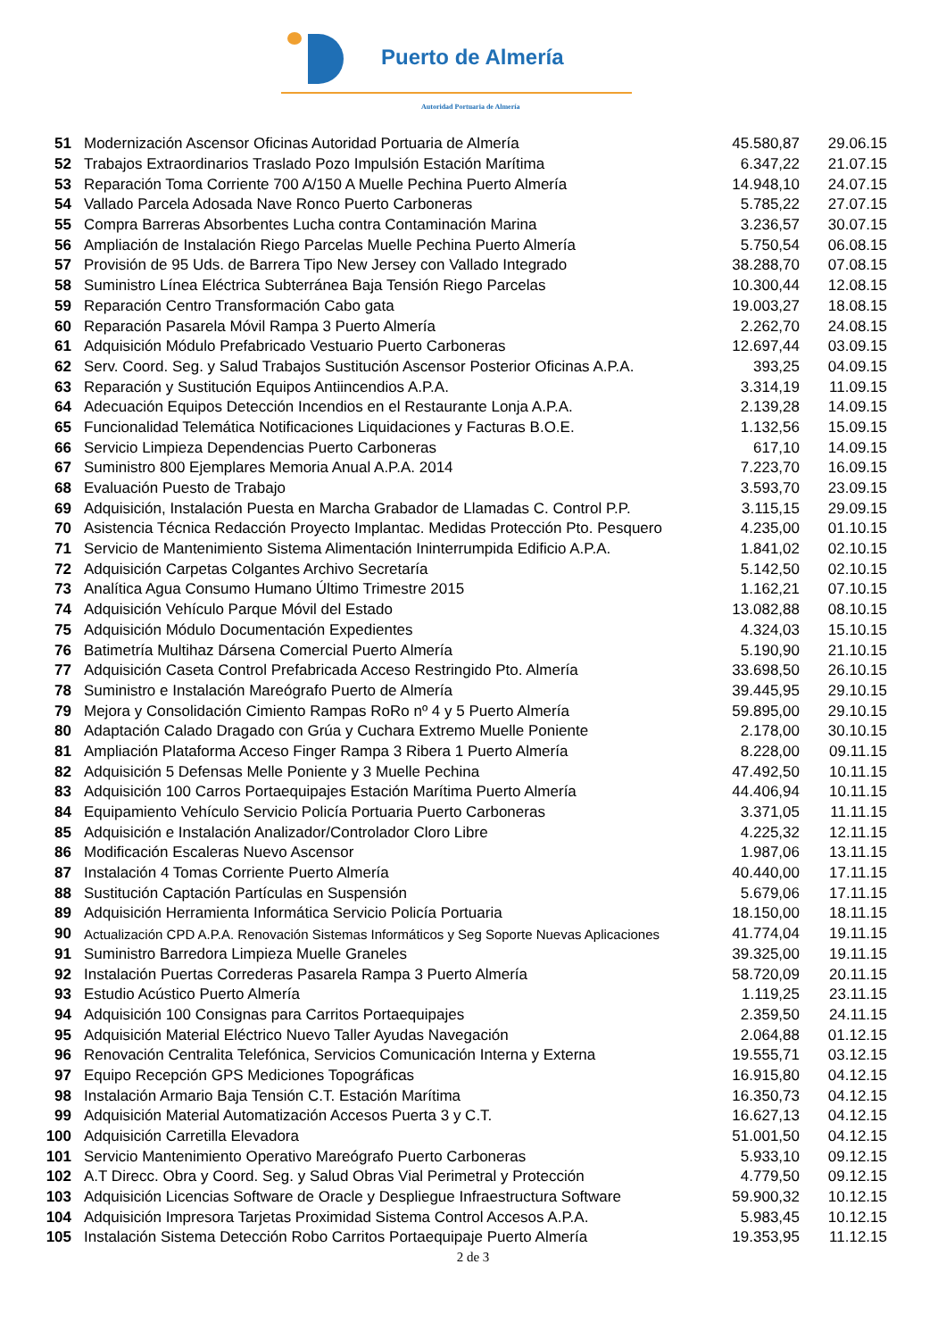Puerto de Almería
Autoridad Portuaria de Almería
| 51 | Modernización Ascensor Oficinas Autoridad Portuaria de Almería | 45.580,87 | 29.06.15 |
| 52 | Trabajos Extraordinarios Traslado Pozo Impulsión Estación Marítima | 6.347,22 | 21.07.15 |
| 53 | Reparación Toma Corriente 700 A/150 A Muelle Pechina Puerto Almería | 14.948,10 | 24.07.15 |
| 54 | Vallado Parcela Adosada Nave Ronco Puerto Carboneras | 5.785,22 | 27.07.15 |
| 55 | Compra Barreras Absorbentes Lucha contra Contaminación Marina | 3.236,57 | 30.07.15 |
| 56 | Ampliación de Instalación Riego Parcelas Muelle Pechina Puerto Almería | 5.750,54 | 06.08.15 |
| 57 | Provisión de 95 Uds. de Barrera Tipo New Jersey con Vallado Integrado | 38.288,70 | 07.08.15 |
| 58 | Suministro Línea Eléctrica Subterránea Baja Tensión Riego Parcelas | 10.300,44 | 12.08.15 |
| 59 | Reparación Centro Transformación Cabo gata | 19.003,27 | 18.08.15 |
| 60 | Reparación Pasarela Móvil Rampa 3 Puerto Almería | 2.262,70 | 24.08.15 |
| 61 | Adquisición Módulo Prefabricado Vestuario Puerto Carboneras | 12.697,44 | 03.09.15 |
| 62 | Serv. Coord. Seg. y Salud Trabajos Sustitución Ascensor Posterior Oficinas A.P.A. | 393,25 | 04.09.15 |
| 63 | Reparación y Sustitución Equipos Antiincendios A.P.A. | 3.314,19 | 11.09.15 |
| 64 | Adecuación Equipos Detección Incendios en el Restaurante Lonja A.P.A. | 2.139,28 | 14.09.15 |
| 65 | Funcionalidad Telemática Notificaciones Liquidaciones y Facturas B.O.E. | 1.132,56 | 15.09.15 |
| 66 | Servicio Limpieza Dependencias Puerto Carboneras | 617,10 | 14.09.15 |
| 67 | Suministro 800 Ejemplares Memoria Anual A.P.A. 2014 | 7.223,70 | 16.09.15 |
| 68 | Evaluación Puesto de Trabajo | 3.593,70 | 23.09.15 |
| 69 | Adquisición, Instalación Puesta en Marcha Grabador de Llamadas C. Control P.P. | 3.115,15 | 29.09.15 |
| 70 | Asistencia Técnica Redacción Proyecto Implantac. Medidas Protección Pto. Pesquero | 4.235,00 | 01.10.15 |
| 71 | Servicio de Mantenimiento Sistema Alimentación Ininterrumpida Edificio A.P.A. | 1.841,02 | 02.10.15 |
| 72 | Adquisición Carpetas Colgantes Archivo Secretaría | 5.142,50 | 02.10.15 |
| 73 | Analítica Agua Consumo Humano Último Trimestre 2015 | 1.162,21 | 07.10.15 |
| 74 | Adquisición Vehículo Parque Móvil del Estado | 13.082,88 | 08.10.15 |
| 75 | Adquisición Módulo Documentación Expedientes | 4.324,03 | 15.10.15 |
| 76 | Batimetría Multihaz Dársena Comercial Puerto Almería | 5.190,90 | 21.10.15 |
| 77 | Adquisición Caseta Control Prefabricada Acceso Restringido Pto. Almería | 33.698,50 | 26.10.15 |
| 78 | Suministro e Instalación Mareógrafo Puerto de Almería | 39.445,95 | 29.10.15 |
| 79 | Mejora y Consolidación Cimiento Rampas RoRo nº 4 y 5 Puerto Almería | 59.895,00 | 29.10.15 |
| 80 | Adaptación Calado Dragado con Grúa y Cuchara Extremo Muelle Poniente | 2.178,00 | 30.10.15 |
| 81 | Ampliación Plataforma Acceso Finger Rampa 3 Ribera 1 Puerto Almería | 8.228,00 | 09.11.15 |
| 82 | Adquisición 5 Defensas Melle Poniente y 3 Muelle Pechina | 47.492,50 | 10.11.15 |
| 83 | Adquisición 100 Carros Portaequipajes Estación Marítima Puerto Almería | 44.406,94 | 10.11.15 |
| 84 | Equipamiento Vehículo Servicio Policía Portuaria Puerto Carboneras | 3.371,05 | 11.11.15 |
| 85 | Adquisición e Instalación Analizador/Controlador Cloro Libre | 4.225,32 | 12.11.15 |
| 86 | Modificación Escaleras Nuevo Ascensor | 1.987,06 | 13.11.15 |
| 87 | Instalación 4 Tomas Corriente Puerto Almería | 40.440,00 | 17.11.15 |
| 88 | Sustitución Captación Partículas en Suspensión | 5.679,06 | 17.11.15 |
| 89 | Adquisición Herramienta Informática Servicio Policía Portuaria | 18.150,00 | 18.11.15 |
| 90 | Actualización CPD A.P.A. Renovación Sistemas Informáticos y Seg Soporte Nuevas Aplicaciones | 41.774,04 | 19.11.15 |
| 91 | Suministro Barredora Limpieza Muelle Graneles | 39.325,00 | 19.11.15 |
| 92 | Instalación Puertas Correderas Pasarela Rampa 3 Puerto Almería | 58.720,09 | 20.11.15 |
| 93 | Estudio Acústico Puerto Almería | 1.119,25 | 23.11.15 |
| 94 | Adquisición 100 Consignas para Carritos Portaequipajes | 2.359,50 | 24.11.15 |
| 95 | Adquisición Material Eléctrico Nuevo Taller Ayudas Navegación | 2.064,88 | 01.12.15 |
| 96 | Renovación Centralita Telefónica, Servicios Comunicación Interna y Externa | 19.555,71 | 03.12.15 |
| 97 | Equipo Recepción GPS Mediciones Topográficas | 16.915,80 | 04.12.15 |
| 98 | Instalación Armario Baja Tensión C.T. Estación Marítima | 16.350,73 | 04.12.15 |
| 99 | Adquisición Material Automatización Accesos Puerta 3 y C.T. | 16.627,13 | 04.12.15 |
| 100 | Adquisición Carretilla Elevadora | 51.001,50 | 04.12.15 |
| 101 | Servicio Mantenimiento Operativo Mareógrafo Puerto Carboneras | 5.933,10 | 09.12.15 |
| 102 | A.T Direcc. Obra y Coord. Seg. y Salud Obras Vial Perimetral y Protección | 4.779,50 | 09.12.15 |
| 103 | Adquisición Licencias Software de Oracle y Despliegue Infraestructura Software | 59.900,32 | 10.12.15 |
| 104 | Adquisición Impresora Tarjetas Proximidad Sistema Control Accesos A.P.A. | 5.983,45 | 10.12.15 |
| 105 | Instalación Sistema Detección Robo Carritos Portaequipaje Puerto Almería | 19.353,95 | 11.12.15 |
2 de 3